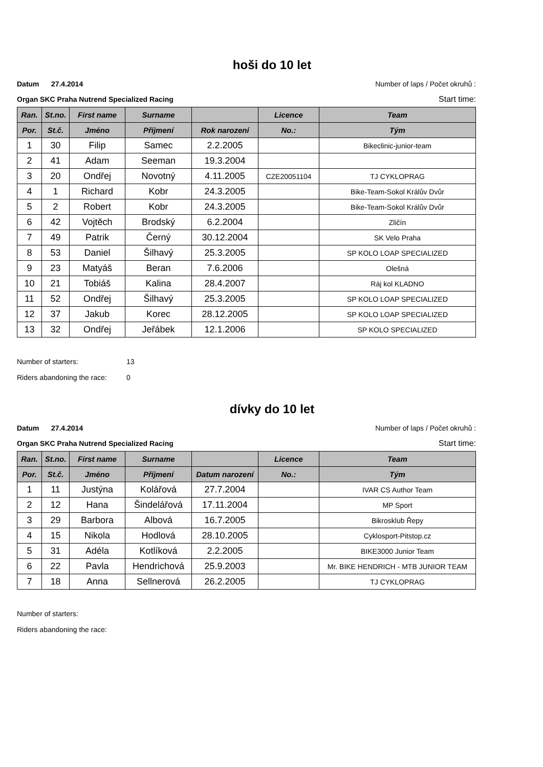hoši do 10 let
Datum 27.4.2014 Number of laps / Počet okruhů :
Organ SKC Praha Nutrend Specialized Racing Start time:
| Ran. | St.no. | First name | Surname | | Licence | Team |
| --- | --- | --- | --- | --- | --- | --- |
| Por. | St.č. | Jméno | Příjmení | Rok narození | No.: | Tým |
| 1 | 30 | Filip | Samec | 2.2.2005 | | Bikeclinic-junior-team |
| 2 | 41 | Adam | Seeman | 19.3.2004 | | |
| 3 | 20 | Ondřej | Novotný | 4.11.2005 | CZE20051104 | TJ CYKLOPRAG |
| 4 | 1 | Richard | Kobr | 24.3.2005 | | Bike-Team-Sokol Králův Dvůr |
| 5 | 2 | Robert | Kobr | 24.3.2005 | | Bike-Team-Sokol Králův Dvůr |
| 6 | 42 | Vojtěch | Brodský | 6.2.2004 | | Zličín |
| 7 | 49 | Patrik | Černý | 30.12.2004 | | SK Velo Praha |
| 8 | 53 | Daniel | Šilhavý | 25.3.2005 | | SP KOLO LOAP SPECIALIZED |
| 9 | 23 | Matyáš | Beran | 7.6.2006 | | Olešná |
| 10 | 21 | Tobiáš | Kalina | 28.4.2007 | | Ráj kol KLADNO |
| 11 | 52 | Ondřej | Šilhavý | 25.3.2005 | | SP KOLO LOAP SPECIALIZED |
| 12 | 37 | Jakub | Korec | 28.12.2005 | | SP KOLO LOAP SPECIALIZED |
| 13 | 32 | Ondřej | Jeřábek | 12.1.2006 | | SP KOLO SPECIALIZED |
Number of starters: 13
Riders abandoning the race: 0
dívky do 10 let
Datum 27.4.2014 Number of laps / Počet okruhů :
Organ SKC Praha Nutrend Specialized Racing Start time:
| Ran. | St.no. | First name | Surname | | Licence | Team |
| --- | --- | --- | --- | --- | --- | --- |
| Por. | St.č. | Jméno | Příjmení | Datum narození | No.: | Tým |
| 1 | 11 | Justýna | Kolářová | 27.7.2004 | | IVAR CS Author Team |
| 2 | 12 | Hana | Šindelářová | 17.11.2004 | | MP Sport |
| 3 | 29 | Barbora | Albová | 16.7.2005 | | Bikrosklub Řepy |
| 4 | 15 | Nikola | Hodlová | 28.10.2005 | | Cyklosport-Pitstop.cz |
| 5 | 31 | Adéla | Kotlíková | 2.2.2005 | | BIKE3000 Junior Team |
| 6 | 22 | Pavla | Hendrichová | 25.9.2003 | | Mr. BIKE HENDRICH - MTB JUNIOR TEAM |
| 7 | 18 | Anna | Sellnerová | 26.2.2005 | | TJ CYKLOPRAG |
Number of starters:
Riders abandoning the race: